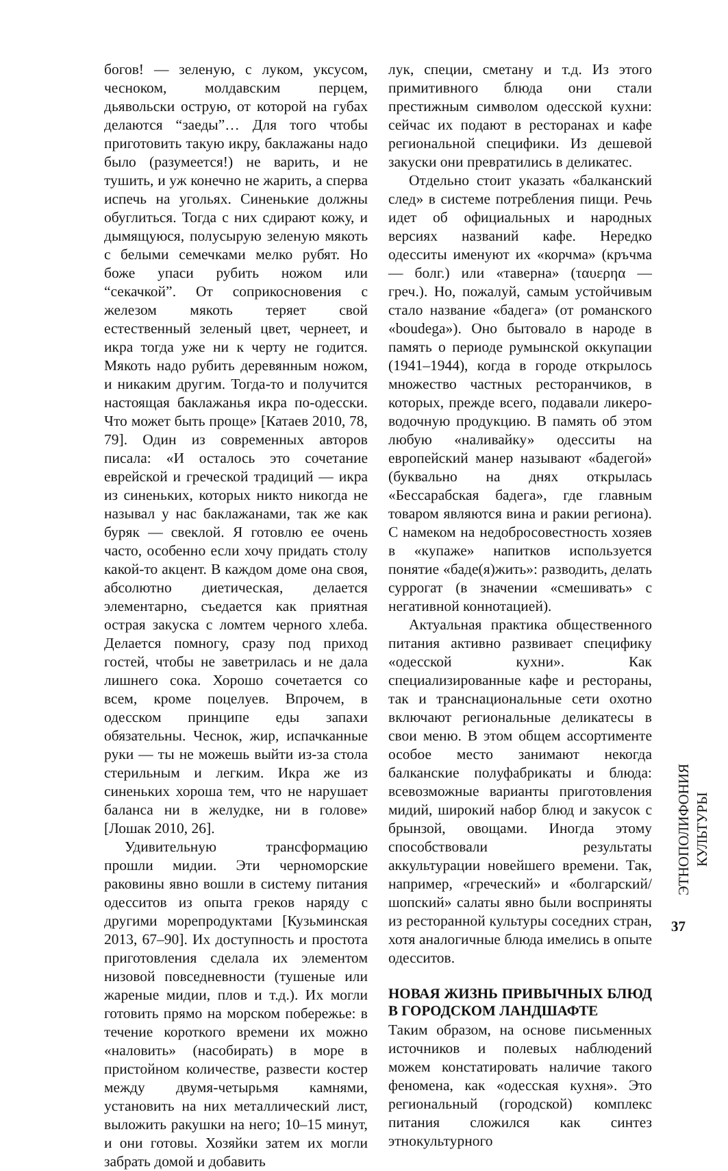богов! — зеленую, с луком, уксусом, чесноком, молдавским перцем, дьявольски острую, от которой на губах делаются “заеды”… Для того чтобы приготовить такую икру, баклажаны надо было (разумеется!) не варить, и не тушить, и уж конечно не жарить, а сперва испечь на угольях. Синенькие должны обуглиться. Тогда с них сдирают кожу, и дымящуюся, полусырую зеленую мякоть с белыми семечками мелко рубят. Но боже упаси рубить ножом или “секачкой”. От соприкосновения с железом мякоть теряет свой естественный зеленый цвет, чернеет, и икра тогда уже ни к черту не годится. Мякоть надо рубить деревянным ножом, и никаким другим. Тогда-то и получится настоящая баклажанья икра по-одесски. Что может быть проще» [Катаев 2010, 78, 79]. Один из современных авторов писала: «И осталось это сочетание еврейской и греческой традиций — икра из синеньких, которых никто никогда не называл у нас баклажанами, так же как буряк — свеклой. Я готовлю ее очень часто, особенно если хочу придать столу какой-то акцент. В каждом доме она своя, абсолютно диетическая, делается элементарно, съедается как приятная острая закуска с ломтем черного хлеба. Делается помногу, сразу под приход гостей, чтобы не заветрилась и не дала лишнего сока. Хорошо сочетается со всем, кроме поцелуев. Впрочем, в одесском принципе еды запахи обязательны. Чеснок, жир, испачканные руки — ты не можешь выйти из-за стола стерильным и легким. Икра же из синеньких хороша тем, что не нарушает баланса ни в желудке, ни в голове» [Лошак 2010, 26].
Удивительную трансформацию прошли мидии. Эти черноморские раковины явно вошли в систему питания одесситов из опыта греков наряду с другими морепродуктами [Кузьминская 2013, 67–90]. Их доступность и простота приготовления сделала их элементом низовой повседневности (тушеные или жареные мидии, плов и т.д.). Их могли готовить прямо на морском побережье: в течение короткого времени их можно «наловить» (насобирать) в море в пристойном количестве, развести костер между двумя-четырьмя камнями, установить на них металлический лист, выложить ракушки на него; 10–15 минут, и они готовы. Хозяйки затем их могли забрать домой и добавить
лук, специи, сметану и т.д. Из этого примитивного блюда они стали престижным символом одесской кухни: сейчас их подают в ресторанах и кафе региональной специфики. Из дешевой закуски они превратились в деликатес.
Отдельно стоит указать «балканский след» в системе потребления пищи. Речь идет об официальных и народных версиях названий кафе. Нередко одесситы именуют их «корчма» (кръчма — болг.) или «таверна» (ταυερηα — греч.). Но, пожалуй, самым устойчивым стало название «бадега» (от романского «boudega»). Оно бытовало в народе в память о периоде румынской оккупации (1941–1944), когда в городе открылось множество частных ресторанчиков, в которых, прежде всего, подавали ликеро-водочную продукцию. В память об этом любую «наливайку» одесситы на европейский манер называют «бадегой» (буквально на днях открылась «Бессарабская бадега», где главным товаром являются вина и ракии региона). С намеком на недобросовестность хозяев в «купаже» напитков используется понятие «баде(я)жить»: разводить, делать суррогат (в значении «смешивать» с негативной коннотацией).
Актуальная практика общественного питания активно развивает специфику «одесской кухни». Как специализированные кафе и рестораны, так и транснациональные сети охотно включают региональные деликатесы в свои меню. В этом общем ассортименте особое место занимают некогда балканские полуфабрикаты и блюда: всевозможные варианты приготовления мидий, широкий набор блюд и закусок с брынзой, овощами. Иногда этому способствовали результаты аккультурации новейшего времени. Так, например, «греческий» и «болгарский/шопский» салаты явно были восприняты из ресторанной культуры соседних стран, хотя аналогичные блюда имелись в опыте одесситов.
НОВАЯ ЖИЗНЬ ПРИВЫЧНЫХ БЛЮД В ГОРОДСКОМ ЛАНДШАФТЕ
Таким образом, на основе письменных источников и полевых наблюдений можем констатировать наличие такого феномена, как «одесская кухня». Это региональный (городской) комплекс питания сложился как синтез этнокультурного
ЭТНОПОЛИФОНИЯ КУЛЬТУРЫ
37